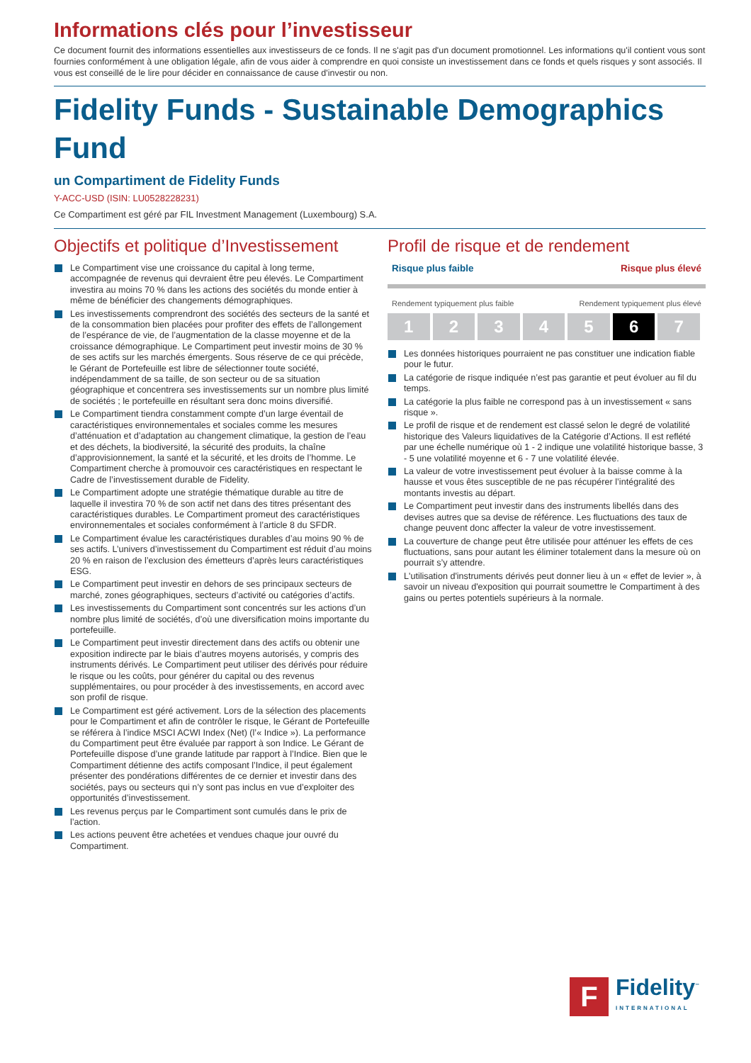Informations clés pour l’investisseur
Ce document fournit des informations essentielles aux investisseurs de ce fonds. Il ne s'agit pas d'un document promotionnel. Les informations qu'il contient vous sont fournies conformément à une obligation légale, afin de vous aider à comprendre en quoi consiste un investissement dans ce fonds et quels risques y sont associés. Il vous est conseillé de le lire pour décider en connaissance de cause d'investir ou non.
Fidelity Funds - Sustainable Demographics Fund
un Compartiment de Fidelity Funds
Y-ACC-USD (ISIN: LU0528228231)
Ce Compartiment est géré par FIL Investment Management (Luxembourg) S.A.
Objectifs et politique d’Investissement
Le Compartiment vise une croissance du capital à long terme, accompagnée de revenus qui devraient être peu élevés. Le Compartiment investira au moins 70 % dans les actions des sociétés du monde entier à même de bénéficier des changements démographiques.
Les investissements comprendront des sociétés des secteurs de la santé et de la consommation bien placées pour profiter des effets de l’allongement de l’espérance de vie, de l’augmentation de la classe moyenne et de la croissance démographique. Le Compartiment peut investir moins de 30 % de ses actifs sur les marchés émergents. Sous réserve de ce qui précède, le Gérant de Portefeuille est libre de sélectionner toute société, indépendamment de sa taille, de son secteur ou de sa situation géographique et concentrera ses investissements sur un nombre plus limité de sociétés ; le portefeuille en résultant sera donc moins diversifié.
Le Compartiment tiendra constamment compte d’un large éventail de caractéristiques environnementales et sociales comme les mesures d’atténuation et d’adaptation au changement climatique, la gestion de l’eau et des déchets, la biodiversité, la sécurité des produits, la chaîne d’approvisionnement, la santé et la sécurité, et les droits de l’homme. Le Compartiment cherche à promouvoir ces caractéristiques en respectant le Cadre de l’investissement durable de Fidelity.
Le Compartiment adopte une stratégie thématique durable au titre de laquelle il investira 70 % de son actif net dans des titres présentant des caractéristiques durables. Le Compartiment promeut des caractéristiques environnementales et sociales conformément à l’article 8 du SFDR.
Le Compartiment évalue les caractéristiques durables d’au moins 90 % de ses actifs. L’univers d’investissement du Compartiment est réduit d’au moins 20 % en raison de l’exclusion des émetteurs d’après leurs caractéristiques ESG.
Le Compartiment peut investir en dehors de ses principaux secteurs de marché, zones géographiques, secteurs d’activité ou catégories d’actifs.
Les investissements du Compartiment sont concentrés sur les actions d’un nombre plus limité de sociétés, d’où une diversification moins importante du portefeuille.
Le Compartiment peut investir directement dans des actifs ou obtenir une exposition indirecte par le biais d’autres moyens autorisés, y compris des instruments dérivés. Le Compartiment peut utiliser des dérivés pour réduire le risque ou les coûts, pour générer du capital ou des revenus supplémentaires, ou pour procéder à des investissements, en accord avec son profil de risque.
Le Compartiment est géré activement. Lors de la sélection des placements pour le Compartiment et afin de contrôler le risque, le Gérant de Portefeuille se référera à l’indice MSCI ACWI Index (Net) (l’« Indice »). La performance du Compartiment peut être évaluée par rapport à son Indice. Le Gérant de Portefeuille dispose d’une grande latitude par rapport à l’Indice. Bien que le Compartiment détienne des actifs composant l’Indice, il peut également présenter des pondérations différentes de ce dernier et investir dans des sociétés, pays ou secteurs qui n’y sont pas inclus en vue d’exploiter des opportunités d’investissement.
Les revenus perçus par le Compartiment sont cumulés dans le prix de l’action.
Les actions peuvent être achetées et vendues chaque jour ouvré du Compartiment.
Profil de risque et de rendement
Risque plus faible Risque plus élevé
Rendement typiquement plus faible Rendement typiquement plus élevé
| 1 | 2 | 3 | 4 | 5 | 6 | 7 |
Les données historiques pourraient ne pas constituer une indication fiable pour le futur.
La catégorie de risque indiquée n’est pas garantie et peut évoluer au fil du temps.
La catégorie la plus faible ne correspond pas à un investissement « sans risque ».
Le profil de risque et de rendement est classé selon le degré de volatilité historique des Valeurs liquidatives de la Catégorie d’Actions. Il est reflété par une échelle numérique où 1 - 2 indique une volatilité historique basse, 3 - 5 une volatilité moyenne et 6 - 7 une volatilité élevée.
La valeur de votre investissement peut évoluer à la baisse comme à la hausse et vous êtes susceptible de ne pas récupérer l’intégralité des montants investis au départ.
Le Compartiment peut investir dans des instruments libellés dans des devises autres que sa devise de référence. Les fluctuations des taux de change peuvent donc affecter la valeur de votre investissement.
La couverture de change peut être utilisée pour atténuer les effets de ces fluctuations, sans pour autant les éliminer totalement dans la mesure où on pourrait s’y attendre.
L'utilisation d'instruments dérivés peut donner lieu à un « effet de levier », à savoir un niveau d'exposition qui pourrait soumettre le Compartiment à des gains ou pertes potentiels supérieurs à la normale.
F
Fidelity<sup>™</sup>
INTERNATIONAL